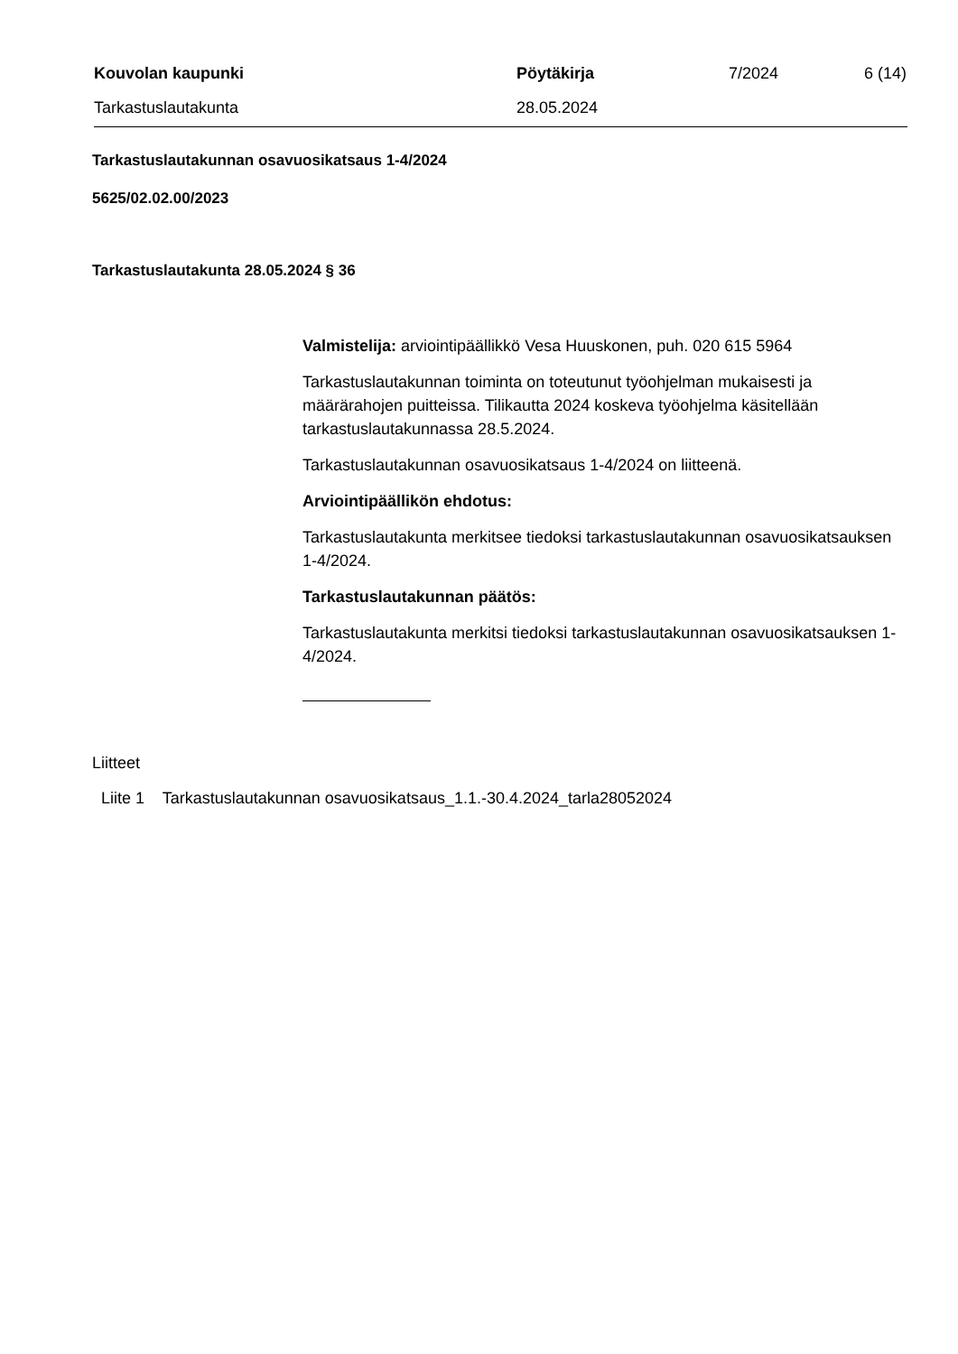Kouvolan kaupunki Pöytäkirja 7/2024 6 (14)
Tarkastuslautakunta 28.05.2024
Tarkastuslautakunnan osavuosikatsaus 1-4/2024
5625/02.02.00/2023
Tarkastuslautakunta 28.05.2024 § 36
Valmistelija: arviointipäällikkö Vesa Huuskonen, puh. 020 615 5964
Tarkastuslautakunnan toiminta on toteutunut työohjelman mukaisesti ja määrärahojen puitteissa. Tilikautta 2024 koskeva työohjelma käsitellään tarkastuslautakunnassa 28.5.2024.
Tarkastuslautakunnan osavuosikatsaus 1-4/2024 on liitteenä.
Arviointipäällikön ehdotus:
Tarkastuslautakunta merkitsee tiedoksi tarkastuslautakunnan osavuosikatsauksen 1-4/2024.
Tarkastuslautakunnan päätös:
Tarkastuslautakunta merkitsi tiedoksi tarkastuslautakunnan osavuosikatsauksen 1-4/2024.
Liitteet
Liite 1 Tarkastuslautakunnan osavuosikatsaus_1.1.-30.4.2024_tarla28052024